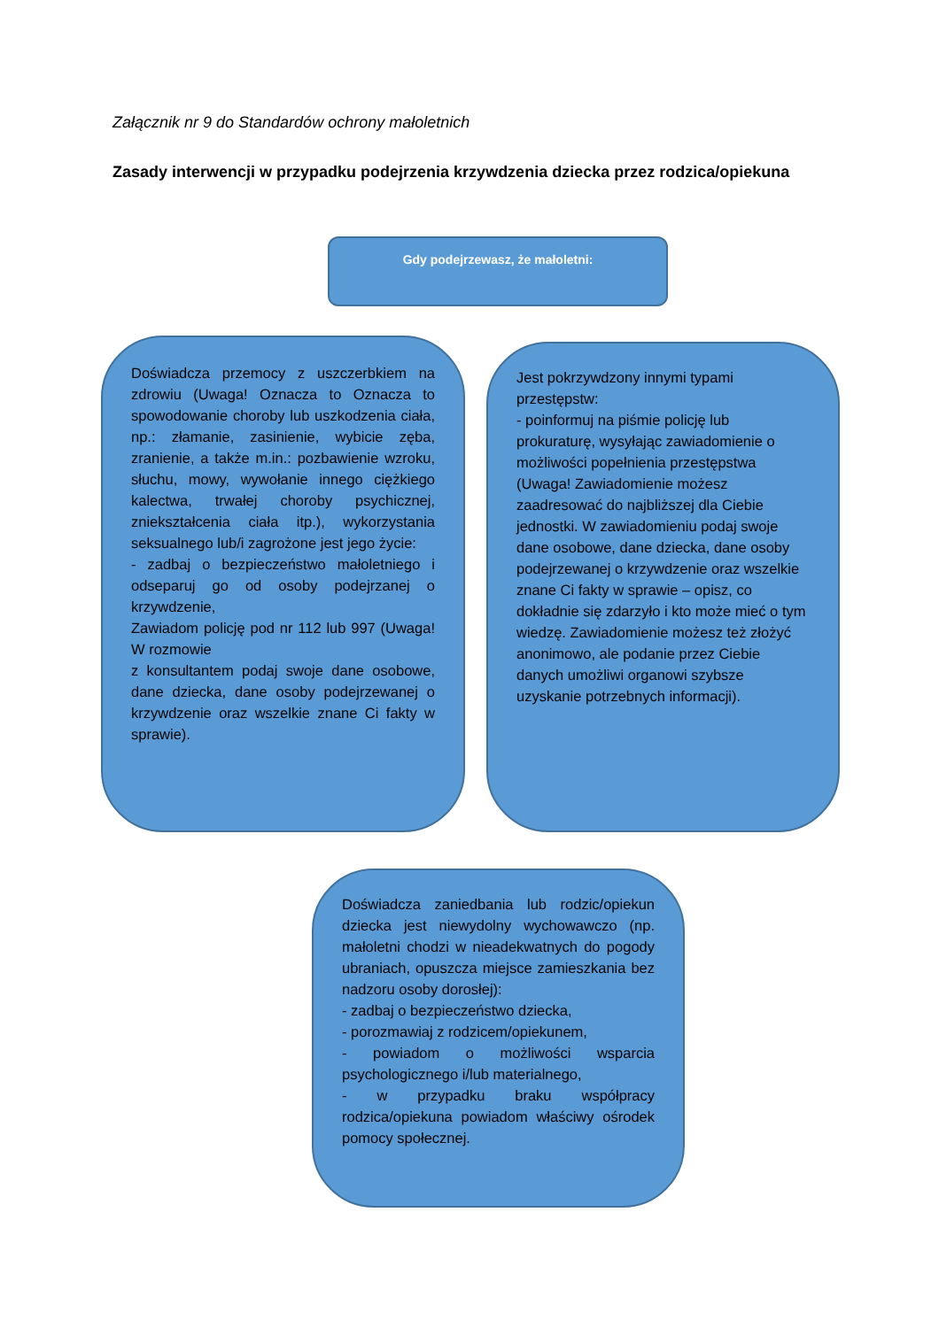Załącznik nr 9 do Standardów ochrony małoletnich
Zasady interwencji w przypadku podejrzenia krzywdzenia dziecka przez rodzica/opiekuna
Gdy podejrzewasz, że małoletni:
Doświadcza przemocy z uszczerbkiem na zdrowiu (Uwaga! Oznacza to Oznacza to spowodowanie choroby lub uszkodzenia ciała, np.: złamanie, zasinienie, wybicie zęba, zranienie, a także m.in.: pozbawienie wzroku, słuchu, mowy, wywołanie innego ciężkiego kalectwa, trwałej choroby psychicznej, zniekształcenia ciała itp.), wykorzystania seksualnego lub/i zagrożone jest jego życie:
- zadbaj o bezpieczeństwo małoletniego i odseparuj go od osoby podejrzanej o krzywdzenie,
Zawiadom policję pod nr 112 lub 997 (Uwaga! W rozmowie
z konsultantem podaj swoje dane osobowe, dane dziecka, dane osoby podejrzewanej o krzywdzenie oraz wszelkie znane Ci fakty w sprawie).
Jest pokrzywdzony innymi typami przestępstw:
- poinformuj na piśmie policję lub prokuraturę, wysyłając zawiadomienie o możliwości popełnienia przestępstwa (Uwaga! Zawiadomienie możesz zaadresować do najbliższej dla Ciebie jednostki. W zawiadomieniu podaj swoje dane osobowe, dane dziecka, dane osoby podejrzewanej o krzywdzenie oraz wszelkie znane Ci fakty w sprawie – opisz, co dokładnie się zdarzyło i kto może mieć o tym wiedzę. Zawiadomienie możesz też złożyć anonimowo, ale podanie przez Ciebie danych umożliwi organowi szybsze uzyskanie potrzebnych informacji).
Doświadcza zaniedbania lub rodzic/opiekun dziecka jest niewydolny wychowawczo (np. małoletni chodzi w nieadekwatnych do pogody ubraniach, opuszcza miejsce zamieszkania bez nadzoru osoby dorosłej):
- zadbaj o bezpieczeństwo dziecka,
- porozmawiaj z rodzicem/opiekunem,
- powiadom o możliwości wsparcia psychologicznego i/lub materialnego,
- w przypadku braku współpracy rodzica/opiekuna powiadom właściwy ośrodek pomocy społecznej.